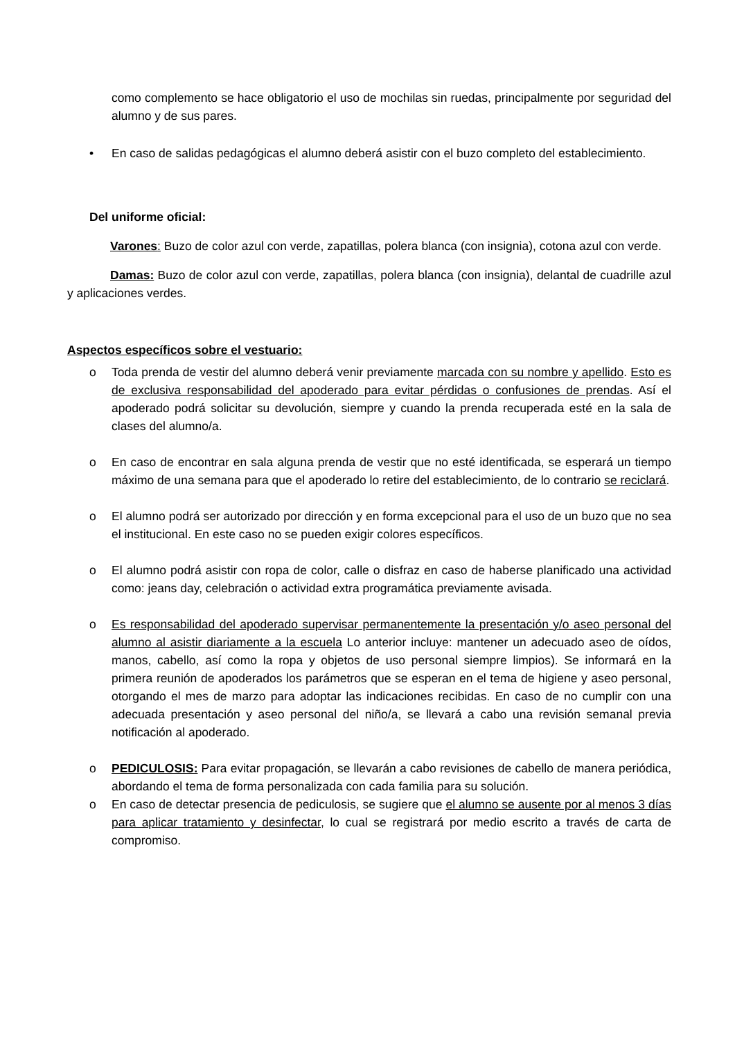como complemento se hace obligatorio el uso de mochilas sin ruedas, principalmente por seguridad del alumno y de sus pares.
• En caso de salidas pedagógicas el alumno deberá asistir con el buzo completo del establecimiento.
Del uniforme oficial:
Varones: Buzo de color azul con verde, zapatillas, polera blanca (con insignia), cotona azul con verde.
Damas: Buzo de color azul con verde, zapatillas, polera blanca (con insignia), delantal de cuadrille azul y aplicaciones verdes.
Aspectos específicos sobre el vestuario:
o Toda prenda de vestir del alumno deberá venir previamente marcada con su nombre y apellido. Esto es de exclusiva responsabilidad del apoderado para evitar pérdidas o confusiones de prendas. Así el apoderado podrá solicitar su devolución, siempre y cuando la prenda recuperada esté en la sala de clases del alumno/a.
o En caso de encontrar en sala alguna prenda de vestir que no esté identificada, se esperará un tiempo máximo de una semana para que el apoderado lo retire del establecimiento, de lo contrario se reciclará.
o El alumno podrá ser autorizado por dirección y en forma excepcional para el uso de un buzo que no sea el institucional. En este caso no se pueden exigir colores específicos.
o El alumno podrá asistir con ropa de color, calle o disfraz en caso de haberse planificado una actividad como: jeans day, celebración o actividad extra programática previamente avisada.
o Es responsabilidad del apoderado supervisar permanentemente la presentación y/o aseo personal del alumno al asistir diariamente a la escuela Lo anterior incluye: mantener un adecuado aseo de oídos, manos, cabello, así como la ropa y objetos de uso personal siempre limpios). Se informará en la primera reunión de apoderados los parámetros que se esperan en el tema de higiene y aseo personal, otorgando el mes de marzo para adoptar las indicaciones recibidas. En caso de no cumplir con una adecuada presentación y aseo personal del niño/a, se llevará a cabo una revisión semanal previa notificación al apoderado.
o PEDICULOSIS: Para evitar propagación, se llevarán a cabo revisiones de cabello de manera periódica, abordando el tema de forma personalizada con cada familia para su solución.
o En caso de detectar presencia de pediculosis, se sugiere que el alumno se ausente por al menos 3 días para aplicar tratamiento y desinfectar, lo cual se registrará por medio escrito a través de carta de compromiso.